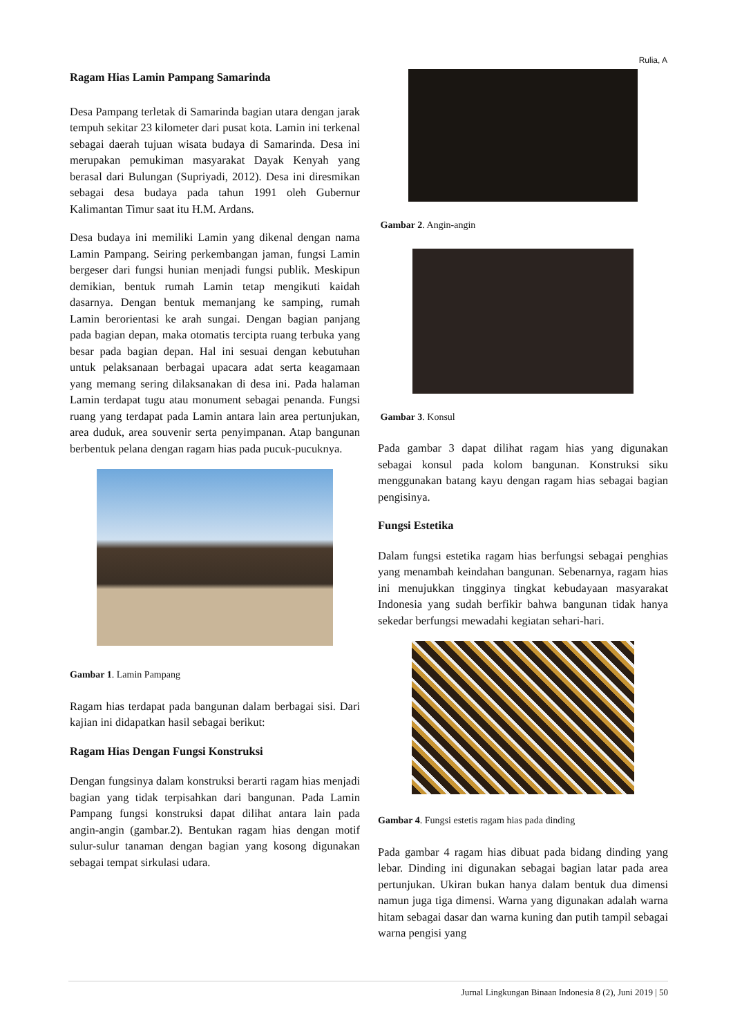Rulia, A
Ragam Hias Lamin Pampang Samarinda
Desa Pampang terletak di Samarinda bagian utara dengan jarak tempuh sekitar 23 kilometer dari pusat kota. Lamin ini terkenal sebagai daerah tujuan wisata budaya di Samarinda. Desa ini merupakan pemukiman masyarakat Dayak Kenyah yang berasal dari Bulungan (Supriyadi, 2012). Desa ini diresmikan sebagai desa budaya pada tahun 1991 oleh Gubernur Kalimantan Timur saat itu H.M. Ardans.
Desa budaya ini memiliki Lamin yang dikenal dengan nama Lamin Pampang. Seiring perkembangan jaman, fungsi Lamin bergeser dari fungsi hunian menjadi fungsi publik. Meskipun demikian, bentuk rumah Lamin tetap mengikuti kaidah dasarnya. Dengan bentuk memanjang ke samping, rumah Lamin berorientasi ke arah sungai. Dengan bagian panjang pada bagian depan, maka otomatis tercipta ruang terbuka yang besar pada bagian depan. Hal ini sesuai dengan kebutuhan untuk pelaksanaan berbagai upacara adat serta keagamaan yang memang sering dilaksanakan di desa ini. Pada halaman Lamin terdapat tugu atau monument sebagai penanda. Fungsi ruang yang terdapat pada Lamin antara lain area pertunjukan, area duduk, area souvenir serta penyimpanan. Atap bangunan berbentuk pelana dengan ragam hias pada pucuk-pucuknya.
Gambar 1. Lamin Pampang
Ragam hias terdapat pada bangunan dalam berbagai sisi. Dari kajian ini didapatkan hasil sebagai berikut:
Ragam Hias Dengan Fungsi Konstruksi
Dengan fungsinya dalam konstruksi berarti ragam hias menjadi bagian yang tidak terpisahkan dari bangunan. Pada Lamin Pampang fungsi konstruksi dapat dilihat antara lain pada angin-angin (gambar.2). Bentukan ragam hias dengan motif sulur-sulur tanaman dengan bagian yang kosong digunakan sebagai tempat sirkulasi udara.
Gambar 2. Angin-angin
Gambar 3. Konsul
Pada gambar 3 dapat dilihat ragam hias yang digunakan sebagai konsul pada kolom bangunan. Konstruksi siku menggunakan batang kayu dengan ragam hias sebagai bagian pengisinya.
Fungsi Estetika
Dalam fungsi estetika ragam hias berfungsi sebagai penghias yang menambah keindahan bangunan. Sebenarnya, ragam hias ini menujukkan tingginya tingkat kebudayaan masyarakat Indonesia yang sudah berfikir bahwa bangunan tidak hanya sekedar berfungsi mewadahi kegiatan sehari-hari.
Gambar 4. Fungsi estetis ragam hias pada dinding
Pada gambar 4 ragam hias dibuat pada bidang dinding yang lebar. Dinding ini digunakan sebagai bagian latar pada area pertunjukan. Ukiran bukan hanya dalam bentuk dua dimensi namun juga tiga dimensi. Warna yang digunakan adalah warna hitam sebagai dasar dan warna kuning dan putih tampil sebagai warna pengisi yang
Jurnal Lingkungan Binaan Indonesia 8 (2), Juni 2019 | 50